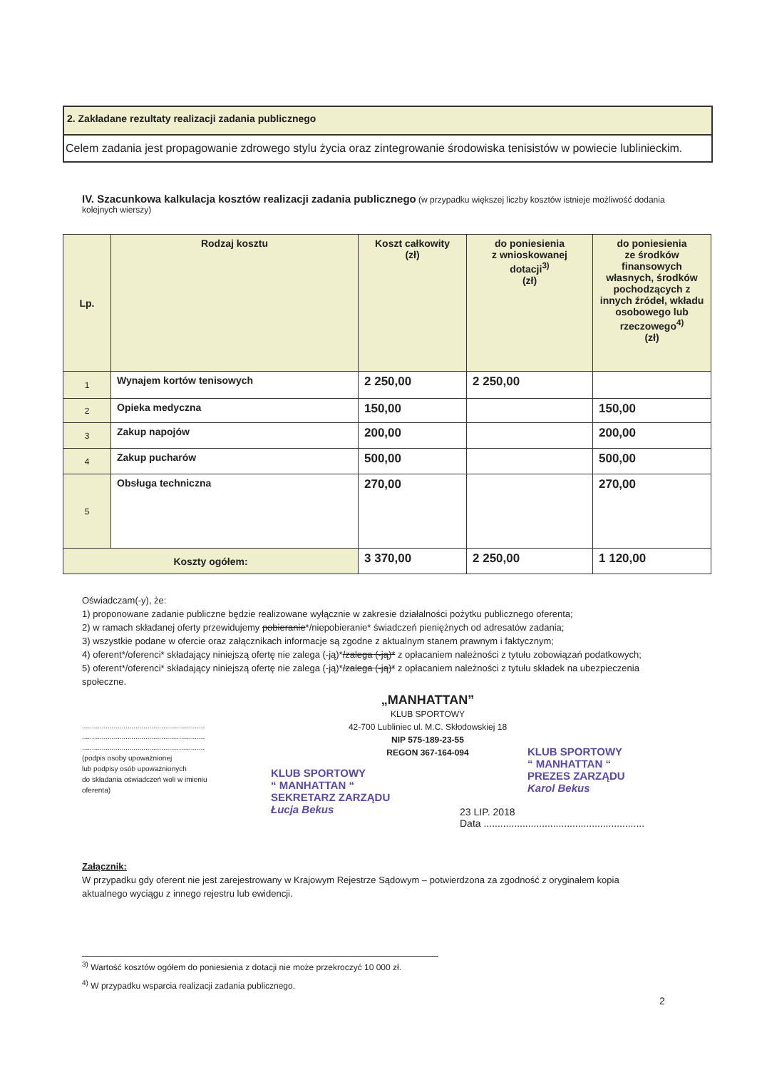2. Zakładane rezultaty realizacji zadania publicznego
Celem zadania jest propagowanie zdrowego stylu życia oraz zintegrowanie środowiska tenisistów w powiecie lublinieckim.
IV. Szacunkowa kalkulacja kosztów realizacji zadania publicznego (w przypadku większej liczby kosztów istnieje możliwość dodania kolejnych wierszy)
| Lp. | Rodzaj kosztu | Koszt całkowity (zł) | do poniesienia z wnioskowanej dotacji<sup>3)</sup> (zł) | do poniesienia ze środków finansowych własnych, środków pochodzących z innych źródeł, wkładu osobowego lub rzeczowego<sup>4)</sup> (zł) |
| --- | --- | --- | --- | --- |
| 1 | Wynajem kortów tenisowych | 2 250,00 | 2 250,00 | |
| 2 | Opieka medyczna | 150,00 | | 150,00 |
| 3 | Zakup napojów | 200,00 | | 200,00 |
| 4 | Zakup pucharów | 500,00 | | 500,00 |
| 5 | Obsługa techniczna | 270,00 | | 270,00 |
| Koszty ogółem: | | 3 370,00 | 2 250,00 | 1 120,00 |
Oświadczam(-y), że:
1) proponowane zadanie publiczne będzie realizowane wyłącznie w zakresie działalności pożytku publicznego oferenta;
2) w ramach składanej oferty przewidujemy pobieranie*/niepobieranie* świadczeń pieniężnych od adresatów zadania;
3) wszystkie podane w ofercie oraz załącznikach informacje są zgodne z aktualnym stanem prawnym i faktycznym;
4) oferent*/oferenci* składający niniejszą ofertę nie zalega (-ją)*/zalega (-ją)* z opłacaniem należności z tytułu zobowiązań podatkowych;
5) oferent*/oferenci* składający niniejszą ofertę nie zalega (-ją)*/zalega (-ją)* z opłacaniem należności z tytułu składek na ubezpieczenia społeczne.
„MANHATTAN”
KLUB SPORTOWY
42-700 Lubliniec ul. M.C. Skłodowskiej 18
NIP 575-189-23-55
REGON 367-164-094
..............................................................
..............................................................
..............................................................
(podpis osoby upoważnionej
lub podpisy osób upoważnionych
do składania oświadczeń woli w imieniu
oferenta)
KLUB SPORTOWY
“ MANHATTAN “
SEKRETARZ ZARZĄDU
Łucja Bekus
KLUB SPORTOWY
“ MANHATTAN “
PREZES ZARZĄDU
Karol Bekus
23 LIP. 2018
Data ..........................................................
Załącznik:
W przypadku gdy oferent nie jest zarejestrowany w Krajowym Rejestrze Sądowym – potwierdzona za zgodność z oryginałem kopia aktualnego wyciągu z innego rejestru lub ewidencji.
<sup>3)</sup> Wartość kosztów ogółem do poniesienia z dotacji nie może przekroczyć 10 000 zł.
<sup>4)</sup> W przypadku wsparcia realizacji zadania publicznego.
2